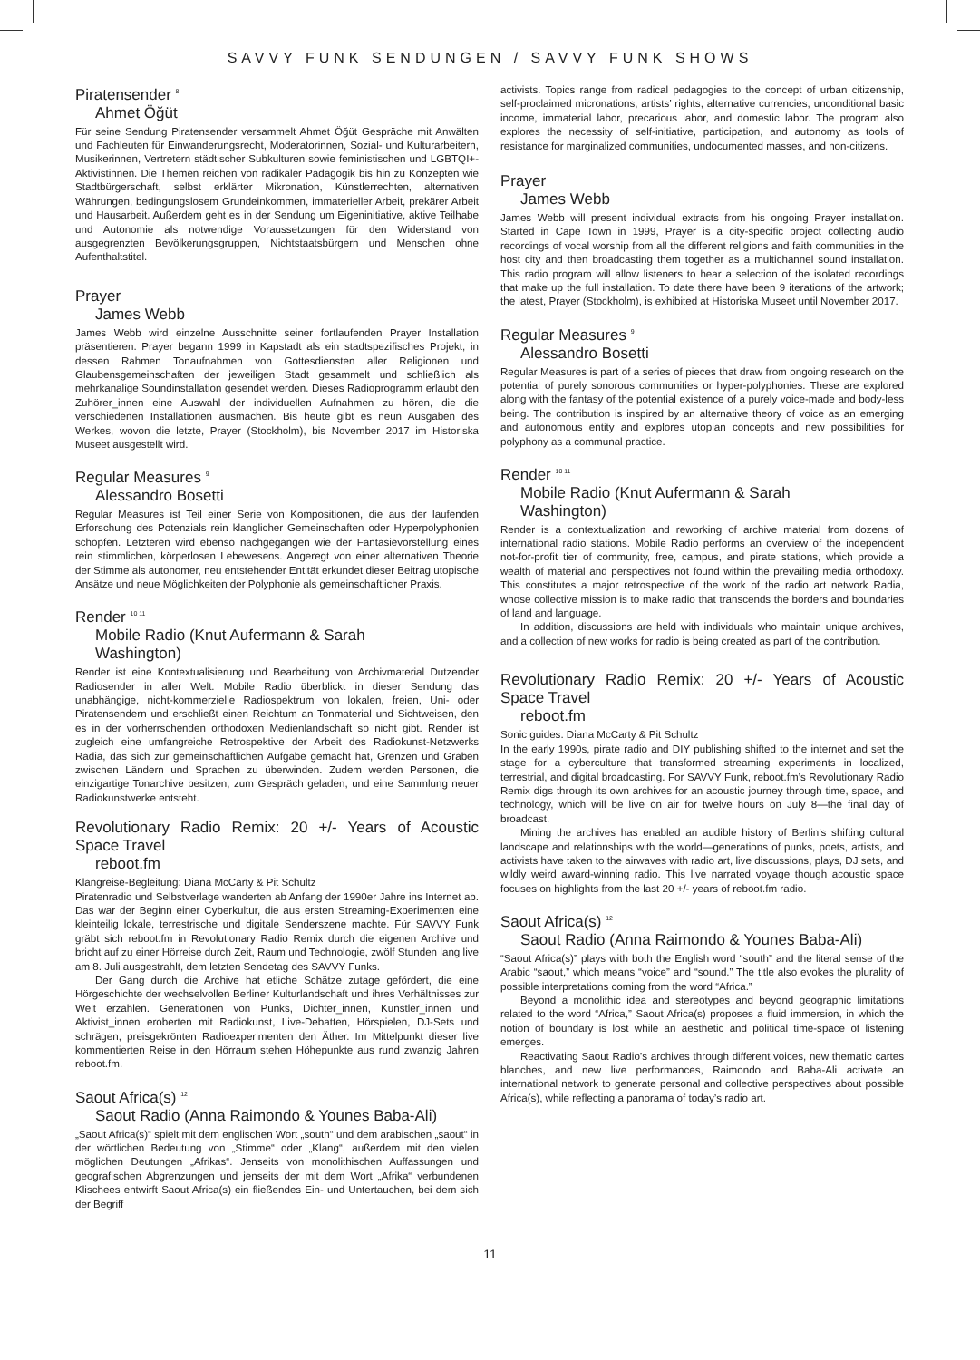SAVVY FUNK SENDUNGEN / SAVVY FUNK SHOWS
Piratensender <sup>8</sup>
Ahmet Öğüt
Für seine Sendung Piratensender versammelt Ahmet Öğüt Gespräche mit Anwälten und Fachleuten für Einwanderungsrecht, Moderatorinnen, Sozial- und Kulturarbeitern, Musikerinnen, Vertretern städtischer Subkulturen sowie feministischen und LGBTQI+-Aktivistinnen. Die Themen reichen von radikaler Pädagogik bis hin zu Konzepten wie Stadtbürgerschaft, selbst erklärter Mikronation, Künstlerrechten, alternativen Währungen, bedingungslosem Grundeinkommen, immaterieller Arbeit, prekärer Arbeit und Hausarbeit. Außerdem geht es in der Sendung um Eigeninitiative, aktive Teilhabe und Autonomie als notwendige Voraussetzungen für den Widerstand von ausgegrenzten Bevölkerungsgruppen, Nichtstaatsbürgern und Menschen ohne Aufenthaltstitel.
Prayer
James Webb
James Webb wird einzelne Ausschnitte seiner fortlaufenden Prayer Installation präsentieren. Prayer begann 1999 in Kapstadt als ein stadtspezifisches Projekt, in dessen Rahmen Tonaufnahmen von Gottesdiensten aller Religionen und Glaubensgemeinschaften der jeweiligen Stadt gesammelt und schließlich als mehrkanalige Soundinstallation gesendet werden. Dieses Radioprogramm erlaubt den Zuhörer_innen eine Auswahl der individuellen Aufnahmen zu hören, die die verschiedenen Installationen ausmachen. Bis heute gibt es neun Ausgaben des Werkes, wovon die letzte, Prayer (Stockholm), bis November 2017 im Historiska Museet ausgestellt wird.
Regular Measures <sup>9</sup>
Alessandro Bosetti
Regular Measures ist Teil einer Serie von Kompositionen, die aus der laufenden Erforschung des Potenzials rein klanglicher Gemeinschaften oder Hyperpolyphonien schöpfen. Letzteren wird ebenso nachgegangen wie der Fantasievorstellung eines rein stimmlichen, körperlosen Lebewesens. Angeregt von einer alternativen Theorie der Stimme als autonomer, neu entstehender Entität erkundet dieser Beitrag utopische Ansätze und neue Möglichkeiten der Polyphonie als gemeinschaftlicher Praxis.
Render <sup>10 11</sup>
Mobile Radio (Knut Aufermann & Sarah
Washington)
Render ist eine Kontextualisierung und Bearbeitung von Archivmaterial Dutzender Radiosender in aller Welt. Mobile Radio überblickt in dieser Sendung das unabhängige, nicht-kommerzielle Radiospektrum von lokalen, freien, Uni- oder Piratensendern und erschließt einen Reichtum an Tonmaterial und Sichtweisen, den es in der vorherrschenden orthodoxen Medienlandschaft so nicht gibt. Render ist zugleich eine umfangreiche Retrospektive der Arbeit des Radiokunst-Netzwerks Radia, das sich zur gemeinschaftlichen Aufgabe gemacht hat, Grenzen und Gräben zwischen Ländern und Sprachen zu überwinden. Zudem werden Personen, die einzigartige Tonarchive besitzen, zum Gespräch geladen, und eine Sammlung neuer Radiokunstwerke entsteht.
Revolutionary Radio Remix: 20 +/- Years of Acoustic Space Travel
reboot.fm
Klangreise-Begleitung: Diana McCarty & Pit Schultz
Piratenradio und Selbstverlage wanderten ab Anfang der 1990er Jahre ins Internet ab. Das war der Beginn einer Cyberkultur, die aus ersten Streaming-Experimenten eine kleinteilig lokale, terrestrische und digitale Senderszene machte. Für SAVVY Funk gräbt sich reboot.fm in Revolutionary Radio Remix durch die eigenen Archive und bricht auf zu einer Hörreise durch Zeit, Raum und Technologie, zwölf Stunden lang live am 8. Juli ausgestrahlt, dem letzten Sendetag des SAVVY Funks.
Der Gang durch die Archive hat etliche Schätze zutage gefördert, die eine Hörgeschichte der wechselvollen Berliner Kulturlandschaft und ihres Verhältnisses zur Welt erzählen. Generationen von Punks, Dichter_innen, Künstler_innen und Aktivist_innen eroberten mit Radiokunst, Live-Debatten, Hörspielen, DJ-Sets und schrägen, preisgekrönten Radioexperimenten den Äther. Im Mittelpunkt dieser live kommentierten Reise in den Hörraum stehen Höhepunkte aus rund zwanzig Jahren reboot.fm.
Saout Africa(s) <sup>12</sup>
Saout Radio (Anna Raimondo & Younes Baba-Ali)
„Saout Africa(s)“ spielt mit dem englischen Wort „south“ und dem arabischen „saout“ in der wörtlichen Bedeutung von „Stimme“ oder „Klang“, außerdem mit den vielen möglichen Deutungen „Afrikas“. Jenseits von monolithischen Auffassungen und geografischen Abgrenzungen und jenseits der mit dem Wort „Afrika“ verbundenen Klischees entwirft Saout Africa(s) ein fließendes Ein- und Untertauchen, bei dem sich der Begriff
activists. Topics range from radical pedagogies to the concept of urban citizenship, self-proclaimed micronations, artists’ rights, alternative currencies, unconditional basic income, immaterial labor, precarious labor, and domestic labor. The program also explores the necessity of self-initiative, participation, and autonomy as tools of resistance for marginalized communities, undocumented masses, and non-citizens.
Prayer
James Webb
James Webb will present individual extracts from his ongoing Prayer installation. Started in Cape Town in 1999, Prayer is a city-specific project collecting audio recordings of vocal worship from all the different religions and faith communities in the host city and then broadcasting them together as a multichannel sound installation. This radio program will allow listeners to hear a selection of the isolated recordings that make up the full installation. To date there have been 9 iterations of the artwork; the latest, Prayer (Stockholm), is exhibited at Historiska Museet until November 2017.
Regular Measures <sup>9</sup>
Alessandro Bosetti
Regular Measures is part of a series of pieces that draw from ongoing research on the potential of purely sonorous communities or hyper-polyphonies. These are explored along with the fantasy of the potential existence of a purely voice-made and body-less being. The contribution is inspired by an alternative theory of voice as an emerging and autonomous entity and explores utopian concepts and new possibilities for polyphony as a communal practice.
Render <sup>10 11</sup>
Mobile Radio (Knut Aufermann & Sarah
Washington)
Render is a contextualization and reworking of archive material from dozens of international radio stations. Mobile Radio performs an overview of the independent not-for-profit tier of community, free, campus, and pirate stations, which provide a wealth of material and perspectives not found within the prevailing media orthodoxy. This constitutes a major retrospective of the work of the radio art network Radia, whose collective mission is to make radio that transcends the borders and boundaries of land and language.
In addition, discussions are held with individuals who maintain unique archives, and a collection of new works for radio is being created as part of the contribution.
Revolutionary Radio Remix: 20 +/- Years of Acoustic Space Travel
reboot.fm
Sonic guides: Diana McCarty & Pit Schultz
In the early 1990s, pirate radio and DIY publishing shifted to the internet and set the stage for a cyberculture that transformed streaming experiments in localized, terrestrial, and digital broadcasting. For SAVVY Funk, reboot.fm’s Revolutionary Radio Remix digs through its own archives for an acoustic journey through time, space, and technology, which will be live on air for twelve hours on July 8—the final day of broadcast.
Mining the archives has enabled an audible history of Berlin’s shifting cultural landscape and relationships with the world—generations of punks, poets, artists, and activists have taken to the airwaves with radio art, live discussions, plays, DJ sets, and wildly weird award-winning radio. This live narrated voyage though acoustic space focuses on highlights from the last 20 +/- years of reboot.fm radio.
Saout Africa(s) <sup>12</sup>
Saout Radio (Anna Raimondo & Younes Baba-Ali)
“Saout Africa(s)” plays with both the English word “south” and the literal sense of the Arabic “saout,” which means “voice” and “sound.” The title also evokes the plurality of possible interpretations coming from the word “Africa.”
Beyond a monolithic idea and stereotypes and beyond geographic limitations related to the word “Africa,” Saout Africa(s) proposes a fluid immersion, in which the notion of boundary is lost while an aesthetic and political time-space of listening emerges.
Reactivating Saout Radio’s archives through different voices, new thematic cartes blanches, and new live performances, Raimondo and Baba-Ali activate an international network to generate personal and collective perspectives about possible Africa(s), while reflecting a panorama of today’s radio art.
11